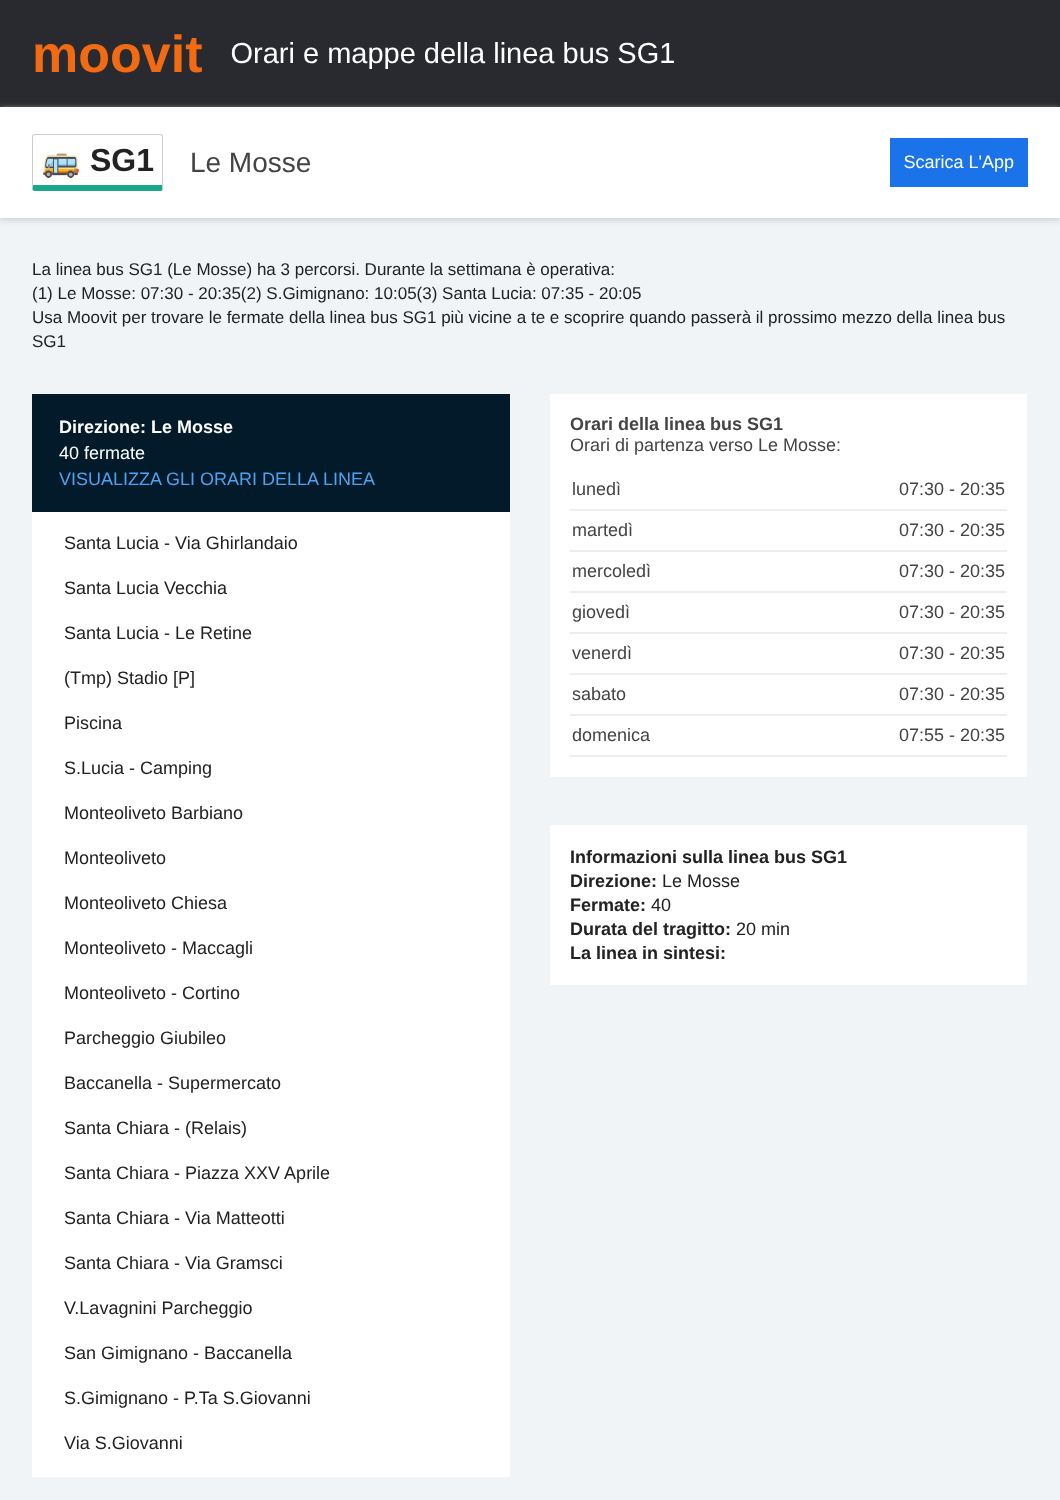moovit
Orari e mappe della linea bus SG1
🚌 SG1 Le Mosse Scarica L'App
La linea bus SG1 (Le Mosse) ha 3 percorsi. Durante la settimana è operativa:
(1) Le Mosse: 07:30 - 20:35(2) S.Gimignano: 10:05(3) Santa Lucia: 07:35 - 20:05
Usa Moovit per trovare le fermate della linea bus SG1 più vicine a te e scoprire quando passerà il prossimo mezzo della linea bus SG1
Direzione: Le Mosse
40 fermate
VISUALIZZA GLI ORARI DELLA LINEA
Santa Lucia - Via Ghirlandaio
Santa Lucia Vecchia
Santa Lucia - Le Retine
(Tmp) Stadio [P]
Piscina
S.Lucia - Camping
Monteoliveto Barbiano
Monteoliveto
Monteoliveto Chiesa
Monteoliveto - Maccagli
Monteoliveto - Cortino
Parcheggio Giubileo
Baccanella - Supermercato
Santa Chiara - (Relais)
Santa Chiara - Piazza XXV Aprile
Santa Chiara - Via Matteotti
Santa Chiara - Via Gramsci
V.Lavagnini Parcheggio
San Gimignano - Baccanella
S.Gimignano - P.Ta S.Giovanni
Via S.Giovanni
Orari della linea bus SG1
Orari di partenza verso Le Mosse:
| lunedì | 07:30 - 20:35 |
| martedì | 07:30 - 20:35 |
| mercoledì | 07:30 - 20:35 |
| giovedì | 07:30 - 20:35 |
| venerdì | 07:30 - 20:35 |
| sabato | 07:30 - 20:35 |
| domenica | 07:55 - 20:35 |
Informazioni sulla linea bus SG1
Direzione: Le Mosse
Fermate: 40
Durata del tragitto: 20 min
La linea in sintesi: